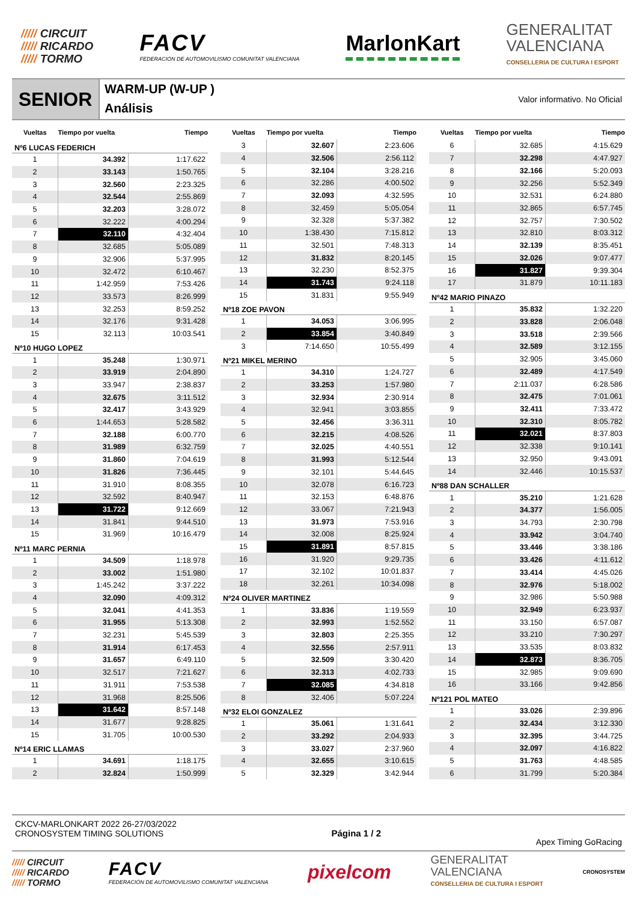///// CIRCUIT
///// RICARDO
///// TORMO
FACV
FEDERACIÓN DE AUTOMOVILISMO COMUNITAT VALENCIANA
MarlonKart
GENERALITAT
VALENCIANA
CONSELLERIA DE CULTURA I ESPORT
SENIOR
WARM-UP (W-UP )
Análisis
Valor informativo. No Oficial
| Vueltas | Tiempo por vuelta | Tiempo |
| --- | --- | --- |
| Nº6 LUCAS FEDERICH | | |
| 1 | 34.392 | 1:17.622 |
| 2 | 33.143 | 1:50.765 |
| 3 | 32.560 | 2:23.325 |
| 4 | 32.544 | 2:55.869 |
| 5 | 32.203 | 3:28.072 |
| 6 | 32.222 | 4:00.294 |
| 7 | 32.110 | 4:32.404 |
| 8 | 32.685 | 5:05.089 |
| 9 | 32.906 | 5:37.995 |
| 10 | 32.472 | 6:10.467 |
| 11 | 1:42.959 | 7:53.426 |
| 12 | 33.573 | 8:26.999 |
| 13 | 32.253 | 8:59.252 |
| 14 | 32.176 | 9:31.428 |
| 15 | 32.113 | 10:03.541 |
| Nº10 HUGO LOPEZ | | |
| 1 | 35.248 | 1:30.971 |
| 2 | 33.919 | 2:04.890 |
| 3 | 33.947 | 2:38.837 |
| 4 | 32.675 | 3:11.512 |
| 5 | 32.417 | 3:43.929 |
| 6 | 1:44.653 | 5:28.582 |
| 7 | 32.188 | 6:00.770 |
| 8 | 31.989 | 6:32.759 |
| 9 | 31.860 | 7:04.619 |
| 10 | 31.826 | 7:36.445 |
| 11 | 31.910 | 8:08.355 |
| 12 | 32.592 | 8:40.947 |
| 13 | 31.722 | 9:12.669 |
| 14 | 31.841 | 9:44.510 |
| 15 | 31.969 | 10:16.479 |
| Nº11 MARC PERNIA | | |
| 1 | 34.509 | 1:18.978 |
| 2 | 33.002 | 1:51.980 |
| 3 | 1:45.242 | 3:37.222 |
| 4 | 32.090 | 4:09.312 |
| 5 | 32.041 | 4:41.353 |
| 6 | 31.955 | 5:13.308 |
| 7 | 32.231 | 5:45.539 |
| 8 | 31.914 | 6:17.453 |
| 9 | 31.657 | 6:49.110 |
| 10 | 32.517 | 7:21.627 |
| 11 | 31.911 | 7:53.538 |
| 12 | 31.968 | 8:25.506 |
| 13 | 31.642 | 8:57.148 |
| 14 | 31.677 | 9:28.825 |
| 15 | 31.705 | 10:00.530 |
| Nº14 ERIC LLAMAS | | |
| 1 | 34.691 | 1:18.175 |
| 2 | 32.824 | 1:50.999 |
| Vueltas | Tiempo por vuelta | Tiempo |
| --- | --- | --- |
| 3 | 32.607 | 2:23.606 |
| 4 | 32.506 | 2:56.112 |
| 5 | 32.104 | 3:28.216 |
| 6 | 32.286 | 4:00.502 |
| 7 | 32.093 | 4:32.595 |
| 8 | 32.459 | 5:05.054 |
| 9 | 32.328 | 5:37.382 |
| 10 | 1:38.430 | 7:15.812 |
| 11 | 32.501 | 7:48.313 |
| 12 | 31.832 | 8:20.145 |
| 13 | 32.230 | 8:52.375 |
| 14 | 31.743 | 9:24.118 |
| 15 | 31.831 | 9:55.949 |
| Nº18 ZOE PAVON | | |
| 1 | 34.053 | 3:06.995 |
| 2 | 33.854 | 3:40.849 |
| 3 | 7:14.650 | 10:55.499 |
| Nº21 MIKEL MERINO | | |
| 1 | 34.310 | 1:24.727 |
| 2 | 33.253 | 1:57.980 |
| 3 | 32.934 | 2:30.914 |
| 4 | 32.941 | 3:03.855 |
| 5 | 32.456 | 3:36.311 |
| 6 | 32.215 | 4:08.526 |
| 7 | 32.025 | 4:40.551 |
| 8 | 31.993 | 5:12.544 |
| 9 | 32.101 | 5:44.645 |
| 10 | 32.078 | 6:16.723 |
| 11 | 32.153 | 6:48.876 |
| 12 | 33.067 | 7:21.943 |
| 13 | 31.973 | 7:53.916 |
| 14 | 32.008 | 8:25.924 |
| 15 | 31.891 | 8:57.815 |
| 16 | 31.920 | 9:29.735 |
| 17 | 32.102 | 10:01.837 |
| 18 | 32.261 | 10:34.098 |
| Nº24 OLIVER MARTINEZ | | |
| 1 | 33.836 | 1:19.559 |
| 2 | 32.993 | 1:52.552 |
| 3 | 32.803 | 2:25.355 |
| 4 | 32.556 | 2:57.911 |
| 5 | 32.509 | 3:30.420 |
| 6 | 32.313 | 4:02.733 |
| 7 | 32.085 | 4:34.818 |
| 8 | 32.406 | 5:07.224 |
| Nº32 ELOI GONZALEZ | | |
| 1 | 35.061 | 1:31.641 |
| 2 | 33.292 | 2:04.933 |
| 3 | 33.027 | 2:37.960 |
| 4 | 32.655 | 3:10.615 |
| 5 | 32.329 | 3:42.944 |
| Vueltas | Tiempo por vuelta | Tiempo |
| --- | --- | --- |
| 6 | 32.685 | 4:15.629 |
| 7 | 32.298 | 4:47.927 |
| 8 | 32.166 | 5:20.093 |
| 9 | 32.256 | 5:52.349 |
| 10 | 32.531 | 6:24.880 |
| 11 | 32.865 | 6:57.745 |
| 12 | 32.757 | 7:30.502 |
| 13 | 32.810 | 8:03.312 |
| 14 | 32.139 | 8:35.451 |
| 15 | 32.026 | 9:07.477 |
| 16 | 31.827 | 9:39.304 |
| 17 | 31.879 | 10:11.183 |
| Nº42 MARIO PINAZO | | |
| 1 | 35.832 | 1:32.220 |
| 2 | 33.828 | 2:06.048 |
| 3 | 33.518 | 2:39.566 |
| 4 | 32.589 | 3:12.155 |
| 5 | 32.905 | 3:45.060 |
| 6 | 32.489 | 4:17.549 |
| 7 | 2:11.037 | 6:28.586 |
| 8 | 32.475 | 7:01.061 |
| 9 | 32.411 | 7:33.472 |
| 10 | 32.310 | 8:05.782 |
| 11 | 32.021 | 8:37.803 |
| 12 | 32.338 | 9:10.141 |
| 13 | 32.950 | 9:43.091 |
| 14 | 32.446 | 10:15.537 |
| Nº88 DAN SCHALLER | | |
| 1 | 35.210 | 1:21.628 |
| 2 | 34.377 | 1:56.005 |
| 3 | 34.793 | 2:30.798 |
| 4 | 33.942 | 3:04.740 |
| 5 | 33.446 | 3:38.186 |
| 6 | 33.426 | 4:11.612 |
| 7 | 33.414 | 4:45.026 |
| 8 | 32.976 | 5:18.002 |
| 9 | 32.986 | 5:50.988 |
| 10 | 32.949 | 6:23.937 |
| 11 | 33.150 | 6:57.087 |
| 12 | 33.210 | 7:30.297 |
| 13 | 33.535 | 8:03.832 |
| 14 | 32.873 | 8:36.705 |
| 15 | 32.985 | 9:09.690 |
| 16 | 33.166 | 9:42.856 |
| Nº121 POL MATEO | | |
| 1 | 33.026 | 2:39.896 |
| 2 | 32.434 | 3:12.330 |
| 3 | 32.395 | 3:44.725 |
| 4 | 32.097 | 4:16.822 |
| 5 | 31.763 | 4:48.585 |
| 6 | 31.799 | 5:20.384 |
CKCV-MARLONKART 2022 26-27/03/2022
CRONOSYSTEM TIMING SOLUTIONS
Página 1 / 2 Apex Timing GoRacing
///// CIRCUIT
///// RICARDO
///// TORMO
FACV
FEDERACIÓN DE AUTOMOVILISMO COMUNITAT VALENCIANA
pixelcom
GENERALITAT
VALENCIANA
CONSELLERIA DE CULTURA I ESPORT
CRONOSYSTEM